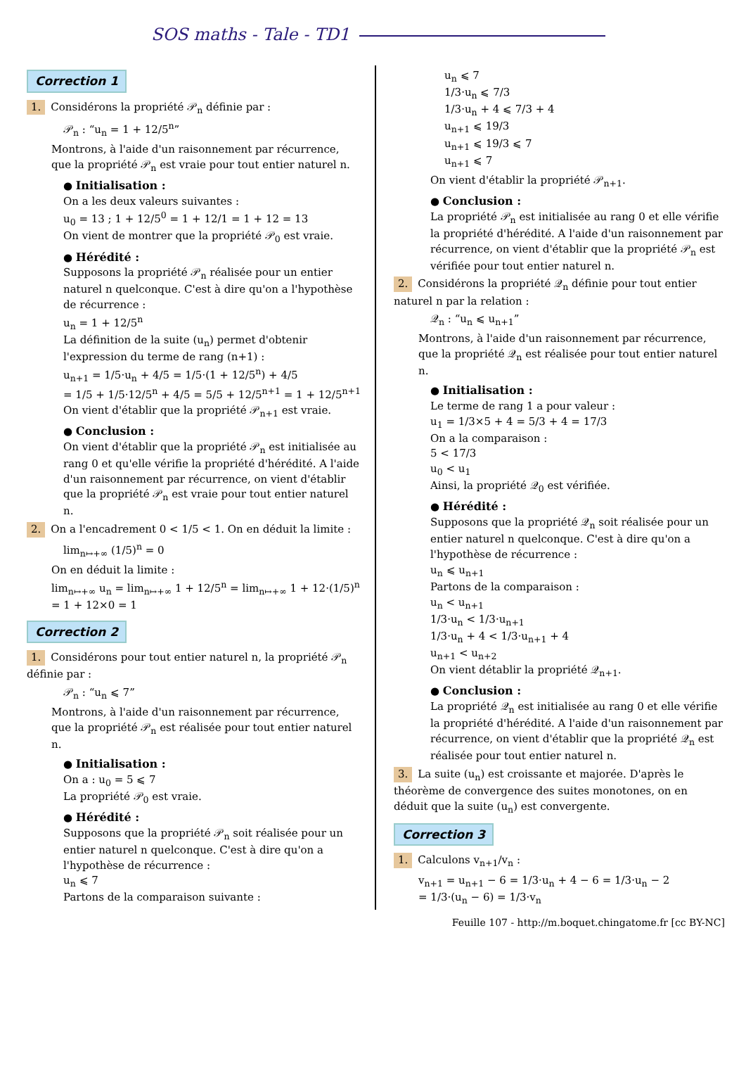SOS maths - Tale - TD1
Correction 1
1. Considérons la propriété 𝒫<sub>n</sub> définie par :
𝒫<sub>n</sub> : “u<sub>n</sub> = 1 + 12/5<sup>n</sup>”
Montrons, à l'aide d'un raisonnement par récurrence, que la propriété 𝒫<sub>n</sub> est vraie pour tout entier naturel n.
● Initialisation :
On a les deux valeurs suivantes :
u<sub>0</sub> = 13 ; 1 + 12/5<sup>0</sup> = 1 + 12/1 = 1 + 12 = 13
On vient de montrer que la propriété 𝒫<sub>0</sub> est vraie.
● Hérédité :
Supposons la propriété 𝒫<sub>n</sub> réalisée pour un entier naturel n quelconque. C'est à dire qu'on a l'hypothèse de récurrence :
u<sub>n</sub> = 1 + 12/5<sup>n</sup>
La définition de la suite (u<sub>n</sub>) permet d'obtenir l'expression du terme de rang (n+1) :
u<sub>n+1</sub> = 1/5·u<sub>n</sub> + 4/5 = 1/5·(1 + 12/5<sup>n</sup>) + 4/5
= 1/5 + 1/5·12/5<sup>n</sup> + 4/5 = 5/5 + 12/5<sup>n+1</sup> = 1 + 12/5<sup>n+1</sup>
On vient d'établir que la propriété 𝒫<sub>n+1</sub> est vraie.
● Conclusion :
On vient d'établir que la propriété 𝒫<sub>n</sub> est initialisée au rang 0 et qu'elle vérifie la propriété d'hérédité. A l'aide d'un raisonnement par récurrence, on vient d'établir que la propriété 𝒫<sub>n</sub> est vraie pour tout entier naturel n.
2. On a l'encadrement 0 < 1/5 < 1. On en déduit la limite :
lim<sub>n↦+∞</sub> (1/5)<sup>n</sup> = 0
On en déduit la limite :
lim<sub>n↦+∞</sub> u<sub>n</sub> = lim<sub>n↦+∞</sub> 1 + 12/5<sup>n</sup> = lim<sub>n↦+∞</sub> 1 + 12·(1/5)<sup>n</sup>
= 1 + 12×0 = 1
Correction 2
1. Considérons pour tout entier naturel n, la propriété 𝒫<sub>n</sub> définie par :
𝒫<sub>n</sub> : “u<sub>n</sub> ⩽ 7”
Montrons, à l'aide d'un raisonnement par récurrence, que la propriété 𝒫<sub>n</sub> est réalisée pour tout entier naturel n.
● Initialisation :
On a : u<sub>0</sub> = 5 ⩽ 7
La propriété 𝒫<sub>0</sub> est vraie.
● Hérédité :
Supposons que la propriété 𝒫<sub>n</sub> soit réalisée pour un entier naturel n quelconque. C'est à dire qu'on a l'hypothèse de récurrence :
u<sub>n</sub> ⩽ 7
Partons de la comparaison suivante :
u<sub>n</sub> ⩽ 7
1/3·u<sub>n</sub> ⩽ 7/3
1/3·u<sub>n</sub> + 4 ⩽ 7/3 + 4
u<sub>n+1</sub> ⩽ 19/3
u<sub>n+1</sub> ⩽ 19/3 ⩽ 7
u<sub>n+1</sub> ⩽ 7
On vient d'établir la propriété 𝒫<sub>n+1</sub>.
● Conclusion :
La propriété 𝒫<sub>n</sub> est initialisée au rang 0 et elle vérifie la propriété d'hérédité. A l'aide d'un raisonnement par récurrence, on vient d'établir que la propriété 𝒫<sub>n</sub> est vérifiée pour tout entier naturel n.
2. Considérons la propriété 𝒬<sub>n</sub> définie pour tout entier naturel n par la relation :
𝒬<sub>n</sub> : “u<sub>n</sub> ⩽ u<sub>n+1</sub>”
Montrons, à l'aide d'un raisonnement par récurrence, que la propriété 𝒬<sub>n</sub> est réalisée pour tout entier naturel n.
● Initialisation :
Le terme de rang 1 a pour valeur :
u<sub>1</sub> = 1/3×5 + 4 = 5/3 + 4 = 17/3
On a la comparaison :
5 < 17/3
u<sub>0</sub> < u<sub>1</sub>
Ainsi, la propriété 𝒬<sub>0</sub> est vérifiée.
● Hérédité :
Supposons que la propriété 𝒬<sub>n</sub> soit réalisée pour un entier naturel n quelconque. C'est à dire qu'on a l'hypothèse de récurrence :
u<sub>n</sub> ⩽ u<sub>n+1</sub>
Partons de la comparaison :
u<sub>n</sub> < u<sub>n+1</sub>
1/3·u<sub>n</sub> < 1/3·u<sub>n+1</sub>
1/3·u<sub>n</sub> + 4 < 1/3·u<sub>n+1</sub> + 4
u<sub>n+1</sub> < u<sub>n+2</sub>
On vient détablir la propriété 𝒬<sub>n+1</sub>.
● Conclusion :
La propriété 𝒬<sub>n</sub> est initialisée au rang 0 et elle vérifie la propriété d'hérédité. A l'aide d'un raisonnement par récurrence, on vient d'établir que la propriété 𝒬<sub>n</sub> est réalisée pour tout entier naturel n.
3. La suite (u<sub>n</sub>) est croissante et majorée. D'après le théorème de convergence des suites monotones, on en déduit que la suite (u<sub>n</sub>) est convergente.
Correction 3
1. Calculons v<sub>n+1</sub>/v<sub>n</sub> :
v<sub>n+1</sub> = u<sub>n+1</sub> − 6 = 1/3·u<sub>n</sub> + 4 − 6 = 1/3·u<sub>n</sub> − 2
= 1/3·(u<sub>n</sub> − 6) = 1/3·v<sub>n</sub>
Feuille 107 - http://m.boquet.chingatome.fr [cc BY-NC]